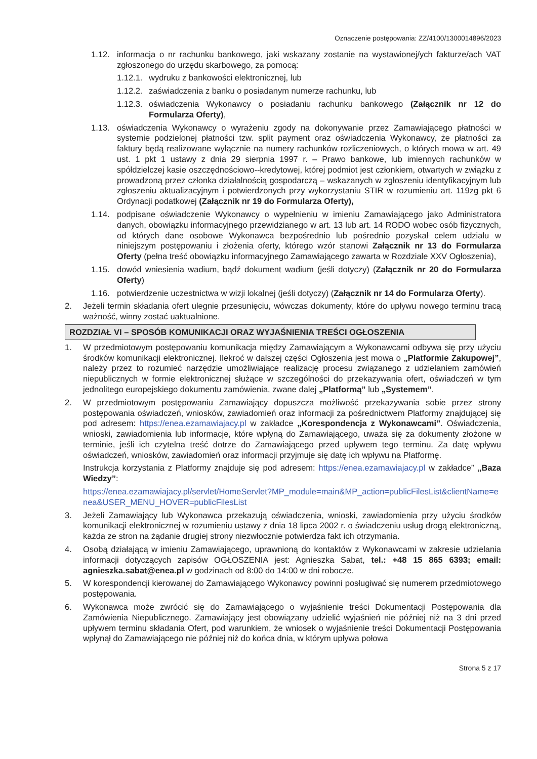Oznaczenie postępowania: ZZ/4100/1300014896/2023
1.12. informacja o nr rachunku bankowego, jaki wskazany zostanie na wystawionej/ych fakturze/ach VAT zgłoszonego do urzędu skarbowego, za pomocą:
1.12.1. wydruku z bankowości elektronicznej, lub
1.12.2. zaświadczenia z banku o posiadanym numerze rachunku, lub
1.12.3. oświadczenia Wykonawcy o posiadaniu rachunku bankowego (Załącznik nr 12 do Formularza Oferty),
1.13. oświadczenia Wykonawcy o wyrażeniu zgody na dokonywanie przez Zamawiającego płatności w systemie podzielonej płatności tzw. split payment oraz oświadczenia Wykonawcy, że płatności za faktury będą realizowane wyłącznie na numery rachunków rozliczeniowych, o których mowa w art. 49 ust. 1 pkt 1 ustawy z dnia 29 sierpnia 1997 r. – Prawo bankowe, lub imiennych rachunków w spółdzielczej kasie oszczędnościowo--kredytowej, której podmiot jest członkiem, otwartych w związku z prowadzoną przez członka działalnością gospodarczą – wskazanych w zgłoszeniu identyfikacyjnym lub zgłoszeniu aktualizacyjnym i potwierdzonych przy wykorzystaniu STIR w rozumieniu art. 119zg pkt 6 Ordynacji podatkowej (Załącznik nr 19 do Formularza Oferty),
1.14. podpisane oświadczenie Wykonawcy o wypełnieniu w imieniu Zamawiającego jako Administratora danych, obowiązku informacyjnego przewidzianego w art. 13 lub art. 14 RODO wobec osób fizycznych, od których dane osobowe Wykonawca bezpośrednio lub pośrednio pozyskał celem udziału w niniejszym postępowaniu i złożenia oferty, którego wzór stanowi Załącznik nr 13 do Formularza Oferty (pełna treść obowiązku informacyjnego Zamawiającego zawarta w Rozdziale XXV Ogłoszenia),
1.15. dowód wniesienia wadium, bądź dokument wadium (jeśli dotyczy) (Załącznik nr 20 do Formularza Oferty)
1.16. potwierdzenie uczestnictwa w wizji lokalnej (jeśli dotyczy) (Załącznik nr 14 do Formularza Oferty).
2. Jeżeli termin składania ofert ulegnie przesunięciu, wówczas dokumenty, które do upływu nowego terminu tracą ważność, winny zostać uaktualnione.
ROZDZIAŁ VI – SPOSÓB KOMUNIKACJI ORAZ WYJAŚNIENIA TREŚCI OGŁOSZENIA
1. W przedmiotowym postępowaniu komunikacja między Zamawiającym a Wykonawcami odbywa się przy użyciu środków komunikacji elektronicznej. Ilekroć w dalszej części Ogłoszenia jest mowa o „Platformie Zakupowej”, należy przez to rozumieć narzędzie umożliwiające realizację procesu związanego z udzielaniem zamówień niepublicznych w formie elektronicznej służące w szczególności do przekazywania ofert, oświadczeń w tym jednolitego europejskiego dokumentu zamówienia, zwane dalej „Platformą” lub „Systemem”.
2. W przedmiotowym postępowaniu Zamawiający dopuszcza możliwość przekazywania sobie przez strony postępowania oświadczeń, wniosków, zawiadomień oraz informacji za pośrednictwem Platformy znajdującej się pod adresem: https://enea.ezamawiajacy.pl w zakładce „Korespondencja z Wykonawcami”. Oświadczenia, wnioski, zawiadomienia lub informacje, które wpłyną do Zamawiającego, uważa się za dokumenty złożone w terminie, jeśli ich czytelna treść dotrze do Zamawiającego przed upływem tego terminu. Za datę wpływu oświadczeń, wniosków, zawiadomień oraz informacji przyjmuje się datę ich wpływu na Platformę.
Instrukcja korzystania z Platformy znajduje się pod adresem: https://enea.ezamawiajacy.pl w zakładce” „Baza Wiedzy”:
https://enea.ezamawiajacy.pl/servlet/HomeServlet?MP_module=main&MP_action=publicFilesList&clientName=enea&USER_MENU_HOVER=publicFilesList
3. Jeżeli Zamawiający lub Wykonawca przekazują oświadczenia, wnioski, zawiadomienia przy użyciu środków komunikacji elektronicznej w rozumieniu ustawy z dnia 18 lipca 2002 r. o świadczeniu usług drogą elektroniczną, każda ze stron na żądanie drugiej strony niezwłocznie potwierdza fakt ich otrzymania.
4. Osobą działającą w imieniu Zamawiającego, uprawnioną do kontaktów z Wykonawcami w zakresie udzielania informacji dotyczących zapisów OGŁOSZENIA jest: Agnieszka Sabat, tel.: +48 15 865 6393; email: agnieszka.sabat@enea.pl w godzinach od 8:00 do 14:00 w dni robocze.
5. W korespondencji kierowanej do Zamawiającego Wykonawcy powinni posługiwać się numerem przedmiotowego postępowania.
6. Wykonawca może zwrócić się do Zamawiającego o wyjaśnienie treści Dokumentacji Postępowania dla Zamówienia Niepublicznego. Zamawiający jest obowiązany udzielić wyjaśnień nie później niż na 3 dni przed upływem terminu składania Ofert, pod warunkiem, że wniosek o wyjaśnienie treści Dokumentacji Postępowania wpłynął do Zamawiającego nie później niż do końca dnia, w którym upływa połowa
Strona 5 z 17